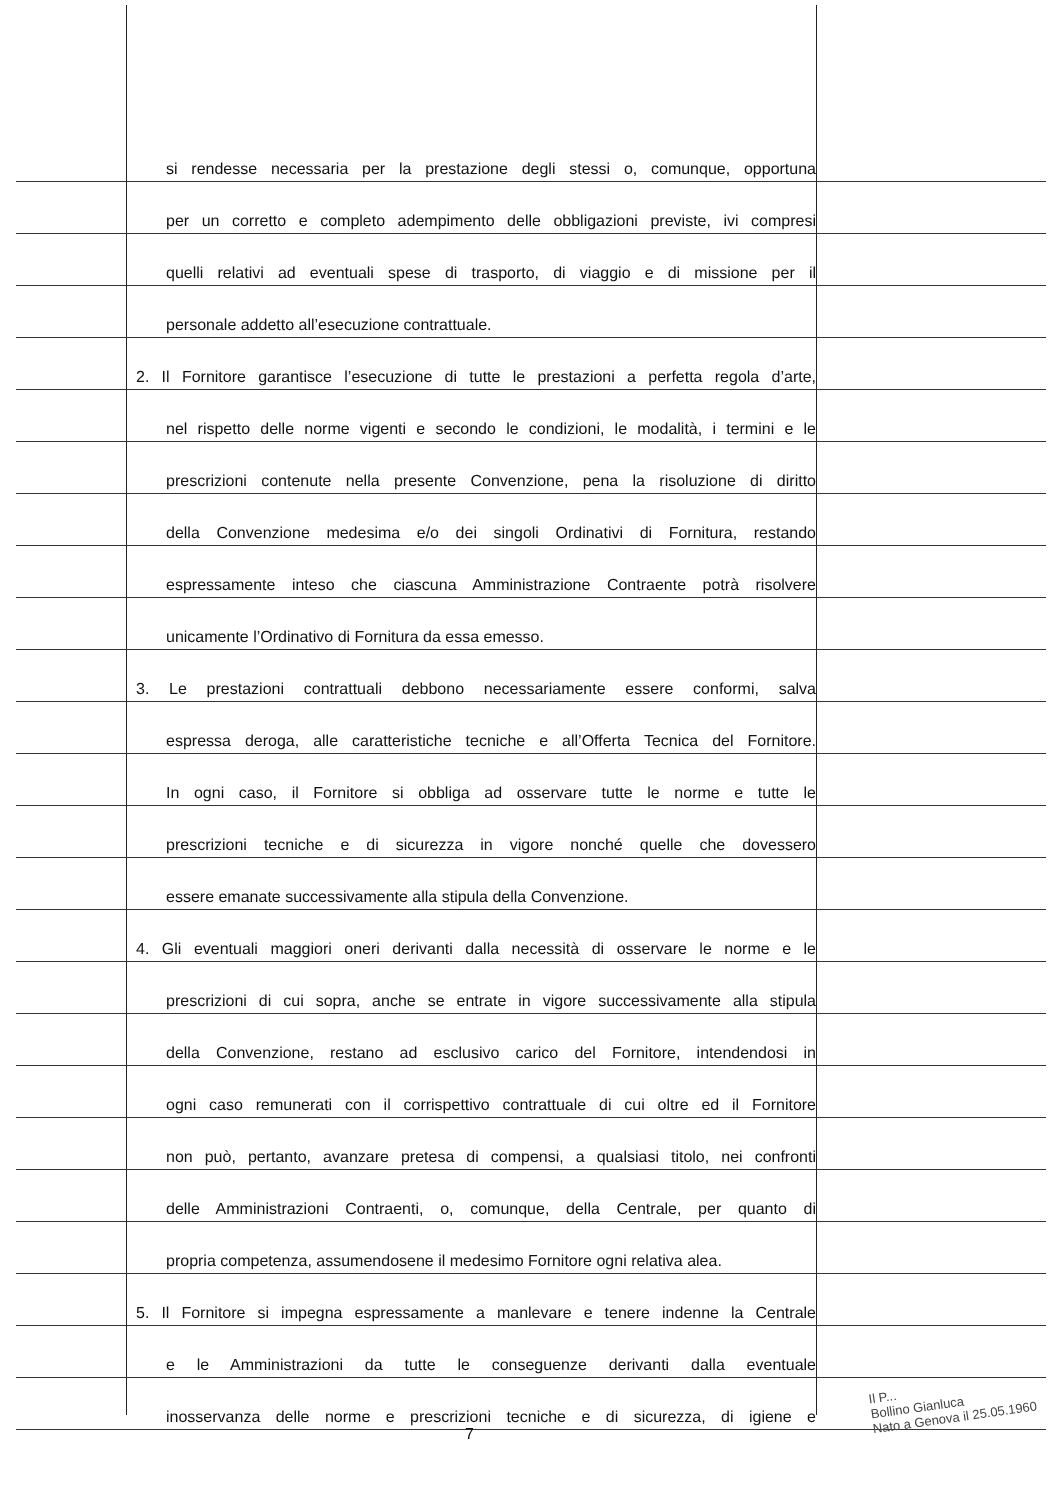si rendesse necessaria per la prestazione degli stessi o, comunque, opportuna
per un corretto e completo adempimento delle obbligazioni previste, ivi compresi
quelli relativi ad eventuali spese di trasporto, di viaggio e di missione per il
personale addetto all’esecuzione contrattuale.
2. Il Fornitore garantisce l’esecuzione di tutte le prestazioni a perfetta regola d’arte,
nel rispetto delle norme vigenti e secondo le condizioni, le modalità, i termini e le
prescrizioni contenute nella presente Convenzione, pena la risoluzione di diritto
della Convenzione medesima e/o dei singoli Ordinativi di Fornitura, restando
espressamente inteso che ciascuna Amministrazione Contraente potrà risolvere
unicamente l’Ordinativo di Fornitura da essa emesso.
3. Le prestazioni contrattuali debbono necessariamente essere conformi, salva
espressa deroga, alle caratteristiche tecniche e all’Offerta Tecnica del Fornitore.
In ogni caso, il Fornitore si obbliga ad osservare tutte le norme e tutte le
prescrizioni tecniche e di sicurezza in vigore nonché quelle che dovessero
essere emanate successivamente alla stipula della Convenzione.
4. Gli eventuali maggiori oneri derivanti dalla necessità di osservare le norme e le
prescrizioni di cui sopra, anche se entrate in vigore successivamente alla stipula
della Convenzione, restano ad esclusivo carico del Fornitore, intendendosi in
ogni caso remunerati con il corrispettivo contrattuale di cui oltre ed il Fornitore
non può, pertanto, avanzare pretesa di compensi, a qualsiasi titolo, nei confronti
delle Amministrazioni Contraenti, o, comunque, della Centrale, per quanto di
propria competenza, assumendosene il medesimo Fornitore ogni relativa alea.
5. Il Fornitore si impegna espressamente a manlevare e tenere indenne la Centrale
e le Amministrazioni da tutte le conseguenze derivanti dalla eventuale
inosservanza delle norme e prescrizioni tecniche e di sicurezza, di igiene e
7
Il P...
Bollino Gianluca
Nato a Genova il 25.05.1960